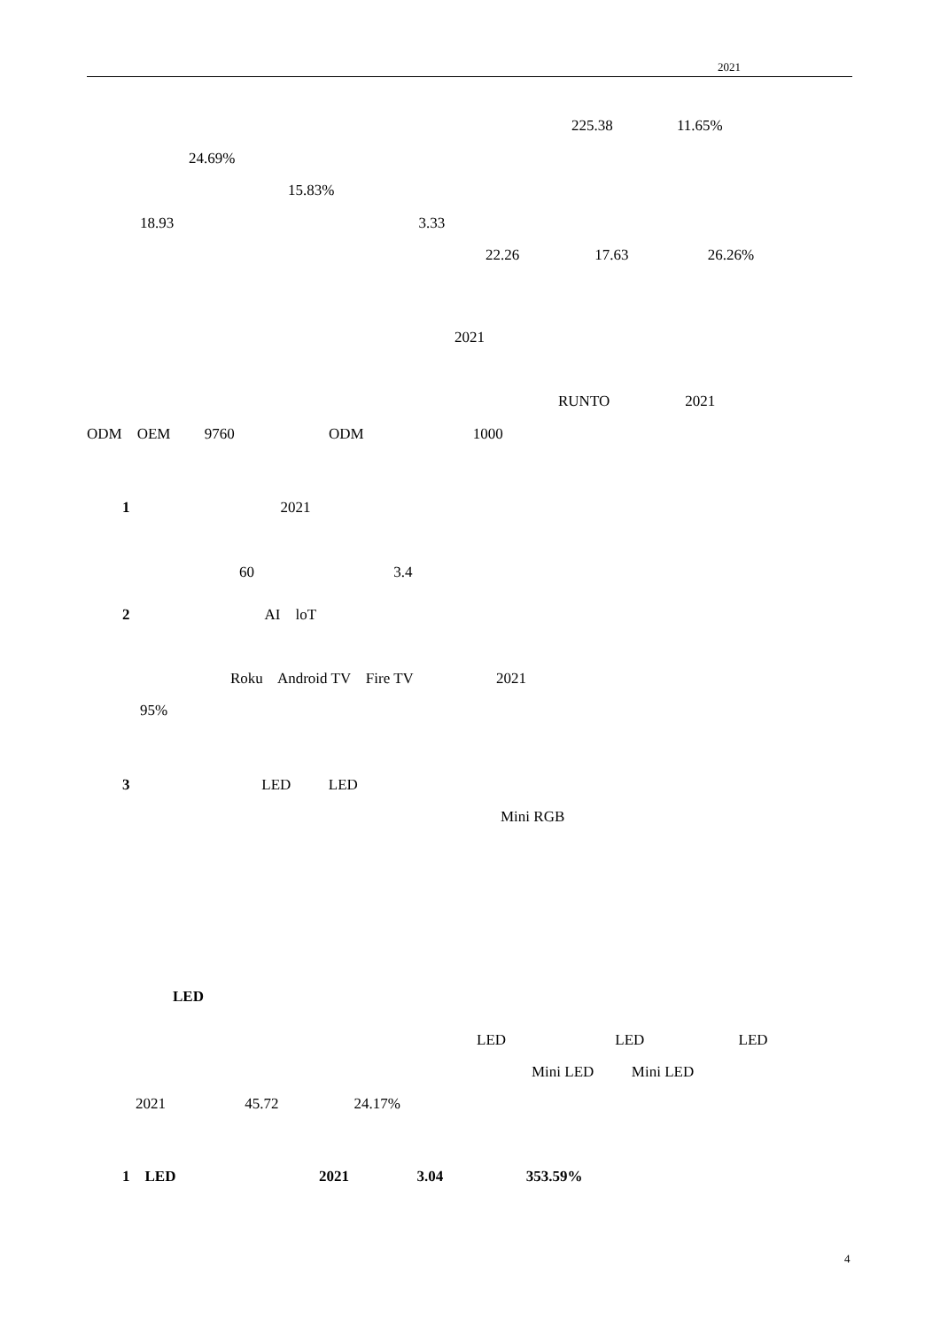2021
225.38 11.65%
24.69%
15.83%
18.93 3.33
22.26 17.63 26.26%
2021
RUNTO 2021
ODM OEM 9760 ODM 1000
1 2021
60 3.4
2 AI loT
Roku Android TV Fire TV 2021
95%
3 LED LED
Mini RGB
LED
LED LED LED
Mini LED Mini LED
2021 45.72 24.17%
1 LED 2021 3.04 353.59%
4